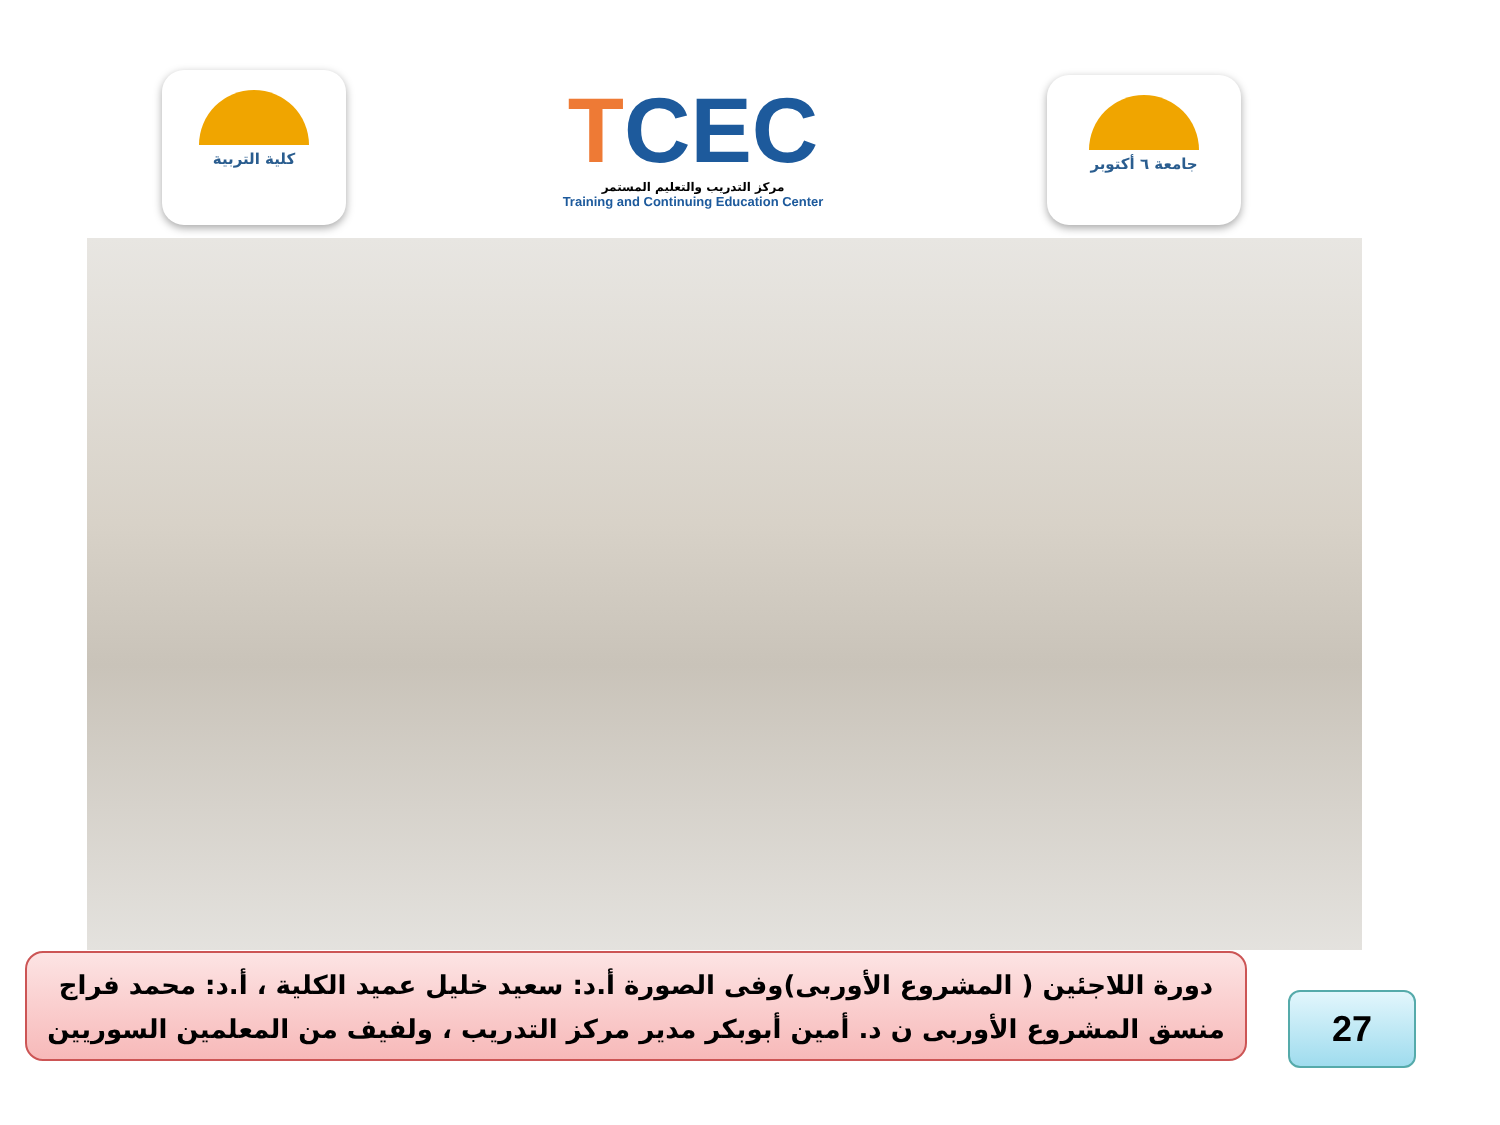كلية التربية
TCEC
مركز التدريب والتعليم المستمر
Training and Continuing Education Center
جامعة ٦ أكتوبر
دورة اللاجئين ( المشروع الأوربى)وفى الصورة أ.د: سعيد خليل عميد الكلية ، أ.د: محمد فراج
منسق المشروع الأوربى ن د. أمين أبوبكر مدير مركز التدريب ، ولفيف من المعلمين السوريين
27